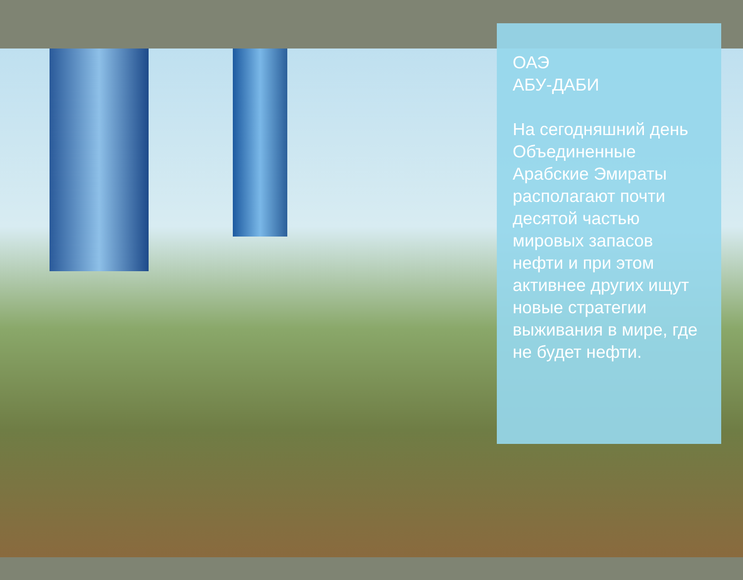ОАЭ
АБУ-ДАБИ
На сегодняшний день Объединенные Арабские Эмираты располагают почти десятой частью мировых запасов нефти и при этом активнее других ищут новые стратегии выживания в мире, где не будет нефти.